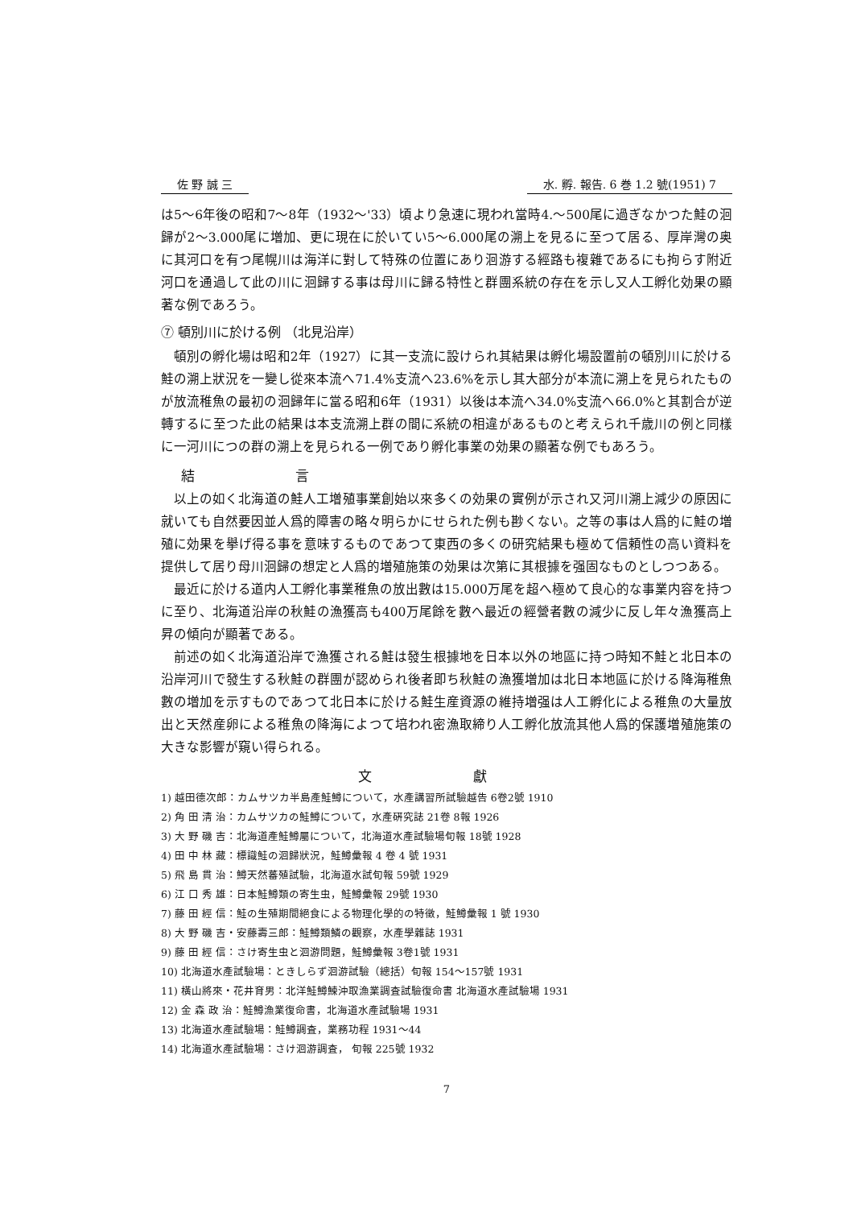佐 野 誠 三 水. 孵. 報告. 6 巻 1.2 號(1951) 7
は5～6年後の昭和7～8年（1932～'33）頃より急速に現われ當時4.～500尾に過ぎなかつた鮭の洄歸が2～3.000尾に増加、更に現在に於いてい5～6.000尾の溯上を見るに至つて居る、厚岸灣の奥に其河口を有つ尾幌川は海洋に對して特殊の位置にあり洄游する經路も複雜であるにも拘らす附近河口を通過して此の川に洄歸する事は母川に歸る特性と群團系統の存在を示し又人工孵化効果の顯著な例であろう。
⑦ 頓別川に於ける例 （北見沿岸）
頓別の孵化場は昭和2年（1927）に其一支流に設けられ其結果は孵化場設置前の頓別川に於ける鮭の溯上狀況を一變し從來本流へ71.4%支流へ23.6%を示し其大部分が本流に溯上を見られたものが放流稚魚の最初の洄歸年に當る昭和6年（1931）以後は本流へ34.0%支流へ66.0%と其割合が逆轉するに至つた此の結果は本支流溯上群の間に系統の相違があるものと考えられ千歳川の例と同樣に一河川につの群の溯上を見られる一例であり孵化事業の効果の顯著な例でもあろう。
結 言
以上の如く北海道の鮭人工増殖事業創始以來多くの効果の實例が示され又河川溯上減少の原因に就いても自然要因並人爲的障害の略々明らかにせられた例も尠くない。之等の事は人爲的に鮭の増殖に効果を擧げ得る事を意味するものであつて東西の多くの研究結果も極めて信頼性の高い資料を提供して居り母川洄歸の想定と人爲的増殖施策の効果は次第に其根據を强固なものとしつつある。
最近に於ける道内人工孵化事業稚魚の放出數は15.000万尾を超へ極めて良心的な事業内容を持つに至り、北海道沿岸の秋鮭の漁獲高も400万尾餘を數へ最近の經營者數の減少に反し年々漁獲高上昇の傾向が顯著である。
前述の如く北海道沿岸で漁獲される鮭は發生根據地を日本以外の地區に持つ時知不鮭と北日本の沿岸河川で發生する秋鮭の群團が認められ後者即ち秋鮭の漁獲増加は北日本地區に於ける降海稚魚數の増加を示すものであつて北日本に於ける鮭生産資源の維持増强は人工孵化による稚魚の大量放出と天然産卵による稚魚の降海によつて培われ密漁取締り人工孵化放流其他人爲的保護増殖施策の大きな影響が窺い得られる。
文 獻
1) 越田德次郎：カムサツカ半島產鮭鱒について，水產講習所試驗越告 6卷2號 1910
2) 角 田 淸 治：カムサツカの鮭鱒について，水產硏究誌 21卷 8報 1926
3) 大 野 磯 吉：北海道產鮭鱒屬について，北海道水產試驗場旬報 18號 1928
4) 田 中 林 藏：標識鮭の洄歸狀況，鮭鱒彙報 4 卷 4 號 1931
5) 飛 島 貫 治：鱒天然蕃殖試驗，北海道水試旬報 59號 1929
6) 江 口 秀 雄：日本鮭鱒類の寄生虫，鮭鱒彙報 29號 1930
7) 藤 田 經 信：鮭の生殖期間絕食による物理化學的の特徵，鮭鱒彙報 1 號 1930
8) 大 野 磯 吉・安藤壽三郎：鮭鱒類鱗の觀察，水產學雜誌 1931
9) 藤 田 經 信：さけ寄生虫と洄游問題，鮭鱒彙報 3卷1號 1931
10) 北海道水產試驗場：ときしらず洄游試驗（總括）旬報 154～157號 1931
11) 橫山將來・花井育男：北洋鮭鱒鰊沖取漁業調査試驗復命書 北海道水產試驗場 1931
12) 金 森 政 治：鮭鱒漁業復命書，北海道水產試驗場 1931
13) 北海道水產試驗場：鮭鱒調査，業務功程 1931～44
14) 北海道水產試驗場：さけ洄游調査， 旬報 225號 1932
7